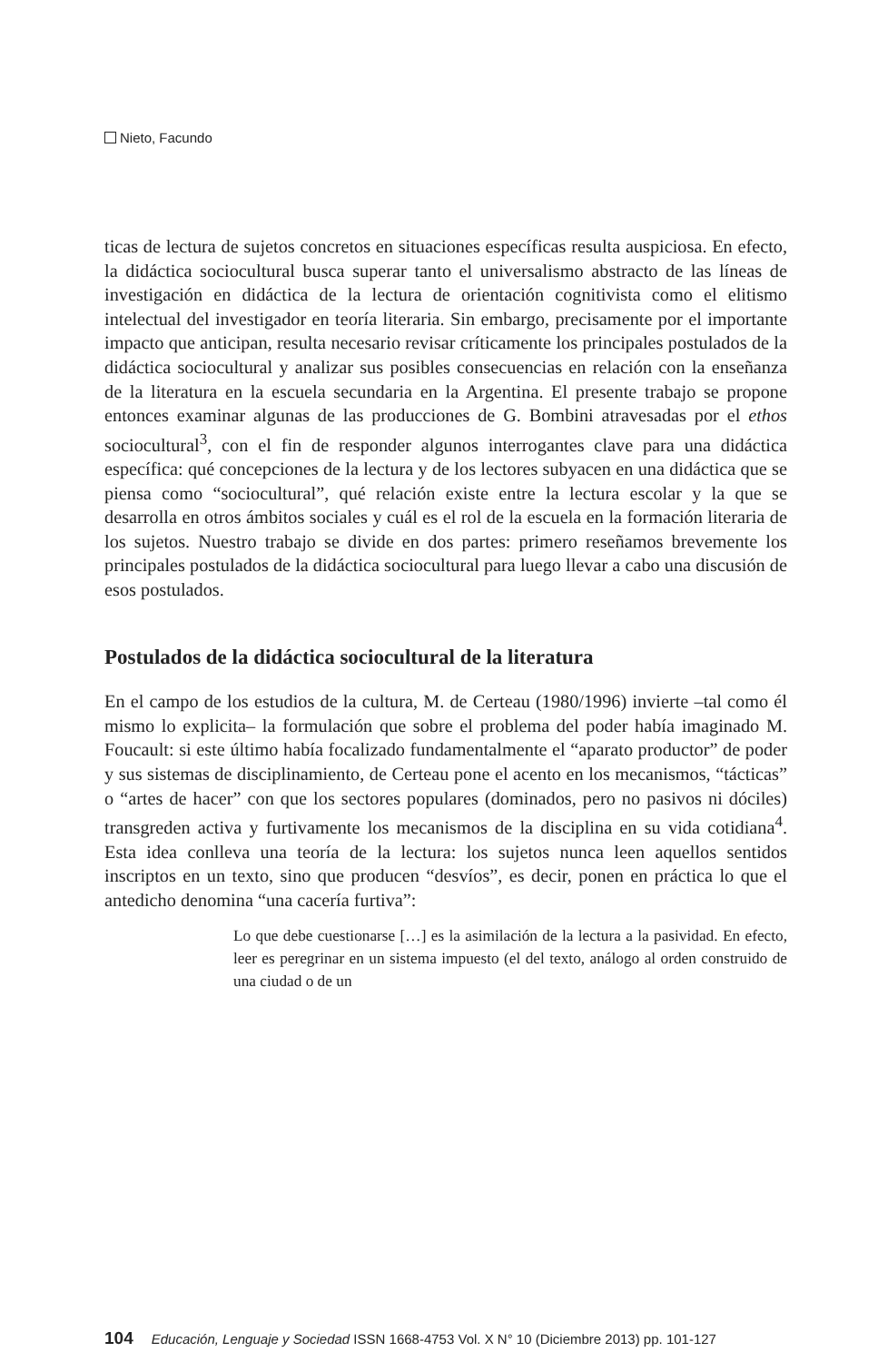Nieto, Facundo
ticas de lectura de sujetos concretos en situaciones específicas resulta auspiciosa. En efecto, la didáctica sociocultural busca superar tanto el universalismo abstracto de las líneas de investigación en didáctica de la lectura de orientación cognitivista como el elitismo intelectual del investigador en teoría literaria. Sin embargo, precisamente por el importante impacto que anticipan, resulta necesario revisar críticamente los principales postulados de la didáctica sociocultural y analizar sus posibles consecuencias en relación con la enseñanza de la literatura en la escuela secundaria en la Argentina. El presente trabajo se propone entonces examinar algunas de las producciones de G. Bombini atravesadas por el ethos sociocultural<sup>3</sup>, con el fin de responder algunos interrogantes clave para una didáctica específica: qué concepciones de la lectura y de los lectores subyacen en una didáctica que se piensa como “sociocultural”, qué relación existe entre la lectura escolar y la que se desarrolla en otros ámbitos sociales y cuál es el rol de la escuela en la formación literaria de los sujetos. Nuestro trabajo se divide en dos partes: primero reseñamos brevemente los principales postulados de la didáctica sociocultural para luego llevar a cabo una discusión de esos postulados.
Postulados de la didáctica sociocultural de la literatura
En el campo de los estudios de la cultura, M. de Certeau (1980/1996) invierte –tal como él mismo lo explicita– la formulación que sobre el problema del poder había imaginado M. Foucault: si este último había focalizado fundamentalmente el “aparato productor” de poder y sus sistemas de disciplinamiento, de Certeau pone el acento en los mecanismos, “tácticas” o “artes de hacer” con que los sectores populares (dominados, pero no pasivos ni dóciles) transgreden activa y furtivamente los mecanismos de la disciplina en su vida cotidiana<sup>4</sup>. Esta idea conlleva una teoría de la lectura: los sujetos nunca leen aquellos sentidos inscriptos en un texto, sino que producen “desvíos”, es decir, ponen en práctica lo que el antedicho denomina “una cacería furtiva”:
Lo que debe cuestionarse […] es la asimilación de la lectura a la pasividad. En efecto, leer es peregrinar en un sistema impuesto (el del texto, análogo al orden construido de una ciudad o de un
104 Educación, Lenguaje y Sociedad ISSN 1668-4753 Vol. X N° 10 (Diciembre 2013) pp. 101-127